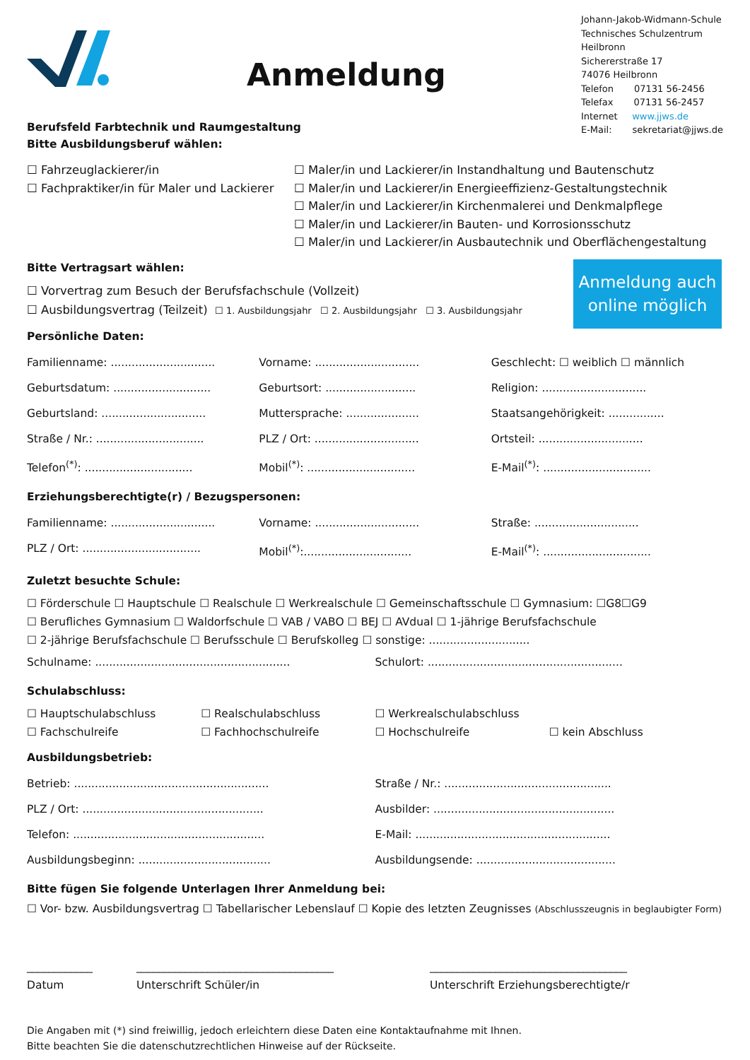Anmeldung
Johann-Jakob-Widmann-Schule
Technisches Schulzentrum
Heilbronn
Sichererstraße 17
74076 Heilbronn
Telefon 07131 56-2456
Telefax 07131 56-2457
Internet www.jjws.de
E-Mail: sekretariat@jjws.de
Berufsfeld Farbtechnik und Raumgestaltung
Bitte Ausbildungsberuf wählen:
☐ Fahrzeuglackierer/in
☐ Fachpraktiker/in für Maler und Lackierer
☐ Maler/in und Lackierer/in Instandhaltung und Bautenschutz
☐ Maler/in und Lackierer/in Energieeffizienz-Gestaltungstechnik
☐ Maler/in und Lackierer/in Kirchenmalerei und Denkmalpflege
☐ Maler/in und Lackierer/in Bauten- und Korrosionsschutz
☐ Maler/in und Lackierer/in Ausbautechnik und Oberflächengestaltung
Bitte Vertragsart wählen:
☐ Vorvertrag zum Besuch der Berufsfachschule (Vollzeit)
☐ Ausbildungsvertrag (Teilzeit) ☐ 1. Ausbildungsjahr ☐ 2. Ausbildungsjahr ☐ 3. Ausbildungsjahr
Anmeldung auch
online möglich
Persönliche Daten:
Familienname: ..............................
Vorname: ..............................
Geschlecht: ☐ weiblich ☐ männlich
Geburtsdatum: ............................
Geburtsort: ..........................
Religion: ..............................
Geburtsland: ..............................
Muttersprache: .....................
Staatsangehörigkeit: ................
Straße / Nr.: ...............................
PLZ / Ort: ..............................
Ortsteil: ..............................
Telefon<sup>(*)</sup>: ...............................
Mobil<sup>(*)</sup>: ...............................
E-Mail<sup>(*)</sup>: ...............................
Erziehungsberechtigte(r) / Bezugspersonen:
Familienname: ..............................
Vorname: ..............................
Straße: ..............................
PLZ / Ort: ..................................
Mobil<sup>(*)</sup>:...............................
E-Mail<sup>(*)</sup>: ...............................
Zuletzt besuchte Schule:
☐ Förderschule ☐ Hauptschule ☐ Realschule ☐ Werkrealschule ☐ Gemeinschaftsschule ☐ Gymnasium: ☐G8☐G9
☐ Berufliches Gymnasium ☐ Waldorfschule ☐ VAB / VABO ☐ BEJ ☐ AVdual ☐ 1-jährige Berufsfachschule
☐ 2-jährige Berufsfachschule ☐ Berufsschule ☐ Berufskolleg ☐ sonstige: .............................
Schulname: ........................................................
Schulort: ........................................................
Schulabschluss:
☐ Hauptschulabschluss
☐ Fachschulreife
☐ Realschulabschluss
☐ Fachhochschulreife
☐ Werkrealschulabschluss
☐ Hochschulreife
☐ kein Abschluss
Ausbildungsbetrieb:
Betrieb: ........................................................
Straße / Nr.: ................................................
PLZ / Ort: ....................................................
Ausbilder: ....................................................
Telefon: .......................................................
E-Mail: ........................................................
Ausbildungsbeginn: ......................................
Ausbildungsende: ........................................
Bitte fügen Sie folgende Unterlagen Ihrer Anmeldung bei:
☐ Vor- bzw. Ausbildungsvertrag ☐ Tabellarischer Lebenslauf ☐ Kopie des letzten Zeugnisses (Abschlusszeugnis in beglaubigter Form)
____________
Datum
____________________________________
Unterschrift Schüler/in
____________________________________
Unterschrift Erziehungsberechtigte/r
Die Angaben mit (*) sind freiwillig, jedoch erleichtern diese Daten eine Kontaktaufnahme mit Ihnen.
Bitte beachten Sie die datenschutzrechtlichen Hinweise auf der Rückseite.